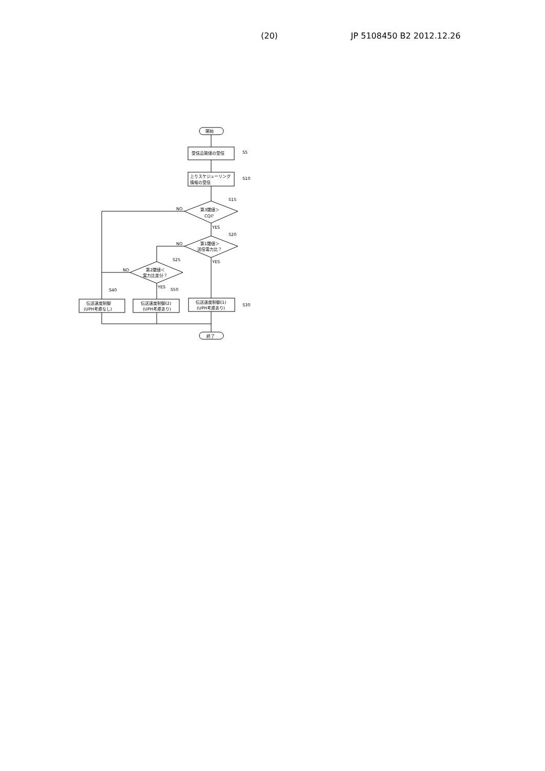(20) JP 5108450 B2 2012.12.26
開始
受信品質値の受信
S5
上りスケジューリング
情報の受信
S10
S15
第3閾値＞
CQI？
NO
YES
S20
第1閾値＞
送信電力比？
NO
YES
S25
第2閾値＜
電力比差分？
NO
YES
S40
S50
伝送速度制御
(UPH考慮なし)
伝送速度制御(2)
(UPH考慮あり)
伝送速度制御(1)
(UPH考慮あり)
S30
終了